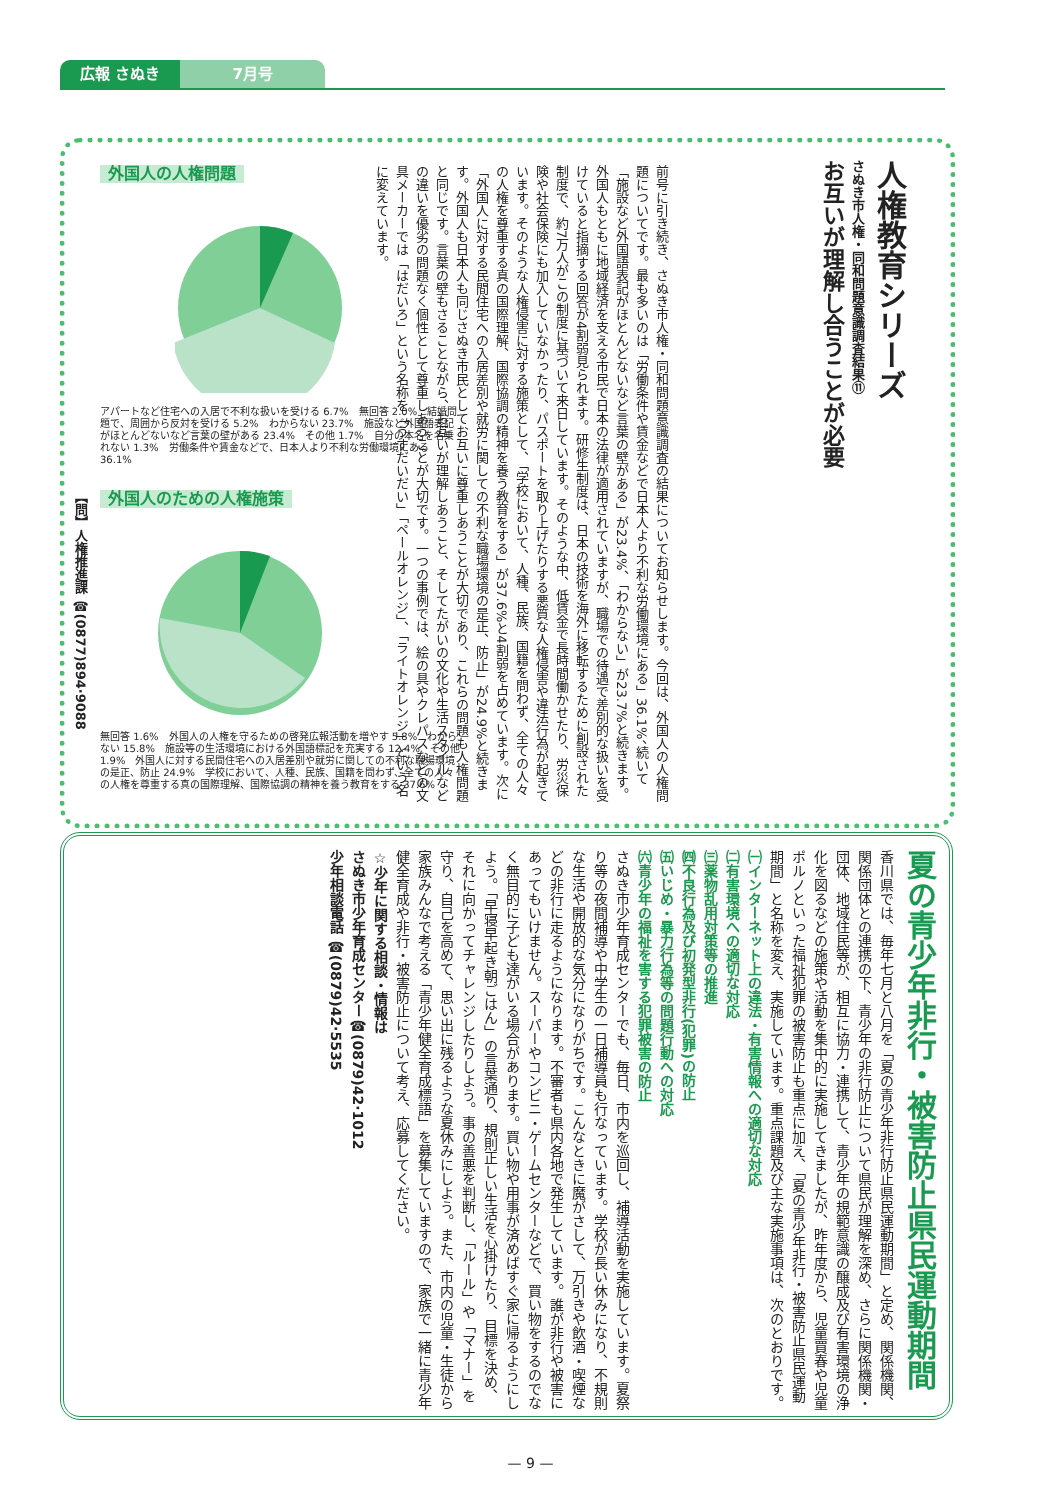広報 さぬき 7月号
人権教育シリーズ
さぬき市人権・同和問題意識調査結果⑪
お互いが理解し合うことが必要
前号に引き続き、さぬき市人権・同和問題意識調査の結果についてお知らせします。今回は、外国人の人権問題についてです。最も多いのは「労働条件や賃金などで日本人より不利な労働環境にある」36.1%、続いて「施設など外国語表記がほとんどないなど言葉の壁がある」が23.4%、「わからない」が23.7%と続きます。外国人もともに地域経済を支える市民で日本の法律が適用されていますが、職場での待遇で差別的な扱いを受けていると指摘する回答が4割弱見られます。研修生制度は、日本の技術を海外に移転するために創設された制度で、約7万人がこの制度に基づいて来日しています。そのような中、低賃金で長時間働かせたり、労災保険や社会保険にも加入していなかったり、パスポートを取り上げたりする悪質な人権侵害や違法行為が起きています。そのような人権侵害に対する施策として、「学校において、人種、民族、国籍を問わず、全ての人々の人権を尊重する真の国際理解、国際協調の精神を養う教育をする」が37.6%と4割弱を占めています。次に「外国人に対する民間住宅への入居差別や就労に関しての不利な職場環境の是正、防止」が24.9%と続きます。外国人も日本人も同じさぬき市民としてお互いに尊重しあうことが大切であり、これらの問題も人権問題と同じです。言葉の壁もさることながら、お互いが理解しあうこと、そしてたがいの文化や生活スタイルなどの違いを優劣の問題なく個性として尊重しあうことが大切です。一つの事例では、絵の具やクレパスなどの文具メーカーでは「はだいろ」という名称を「うすだいだい」「ペールオレンジ」、「ライトオレンジ」という名に変えています。
外国人の人権問題
アパートなど住宅への入居で不利な扱いを受ける 6.7%　無回答 2.0%　結婚問題で、周囲から反対を受ける 5.2%　わからない 23.7%　施設など外国語表記がほとんどないなど言葉の壁がある 23.4%　その他 1.7%　自分の本名を名乗れない 1.3%　労働条件や賃金などで、日本人より不利な労働環境にある 36.1%
外国人のための人権施策
無回答 1.6%　外国人の人権を守るための啓発広報活動を増やす 5.8%　わからない 15.8%　施設等の生活環境における外国語標記を充実する 12.4%　その他 1.9%　外国人に対する民間住宅への入居差別や就労に関しての不利な職場環境の是正、防止 24.9%　学校において、人種、民族、国籍を問わず、全ての人々の人権を尊重する真の国際理解、国際協調の精神を養う教育をする 37.6%
【問】人権推進課 ☎(0877)894·9088
夏の青少年非行・被害防止県民運動期間
香川県では、毎年七月と八月を「夏の青少年非行防止県民運動期間」と定め、関係機関、関係団体との連携の下、青少年の非行防止について県民が理解を深め、さらに関係機関・団体、地域住民等が、相互に協力・連携して、青少年の規範意識の醸成及び有害環境の浄化を図るなどの施策や活動を集中的に実施してきましたが、昨年度から、児童買春や児童ポルノといった福祉犯罪の被害防止も重点に加え、「夏の青少年非行・被害防止県民運動期間」と名称を変え、実施しています。重点課題及び主な実施事項は、次のとおりです。
㈠インターネット上の違法・有害情報への適切な対応
㈡有害環境への適切な対応
㈢薬物乱用対策等の推進
㈣不良行為及び初発型非行(犯罪)の防止
㈤いじめ・暴力行為等の問題行動への対応
㈥青少年の福祉を害する犯罪被害の防止
さぬき市少年育成センターでも、毎日、市内を巡回し、補導活動を実施しています。夏祭り等の夜間補導や中学生の一日補導員も行なっています。学校が長い休みになり、不規則な生活や開放的な気分になりがちです。こんなときに魔がさして、万引きや飲酒・喫煙などの非行に走るようになります。不審者も県内各地で発生しています。誰が非行や被害にあってもいけません。スーパーやコンビニ・ゲームセンターなどで、買い物をするのでなく無目的に子ども達がいる場合があります。買い物や用事が済めばすぐ家に帰るようにしよう。「早寝早起き朝ごはん」の言葉通り、規則正しい生活を心掛けたり、目標を決め、それに向かってチャレンジしたりしよう。事の善悪を判断し、「ルール」や「マナー」を守り、自己を高めて、思い出に残るような夏休みにしよう。また、市内の児童・生徒から家族みんなで考える「青少年健全育成標語」を募集していますので、家族で一緒に青少年健全育成や非行・被害防止について考え、応募してください。
☆少年に関する相談・情報は
さぬき市少年育成センター☎(0879)42·1012
少年相談電話 ☎(0879)42·5535
— 9 —